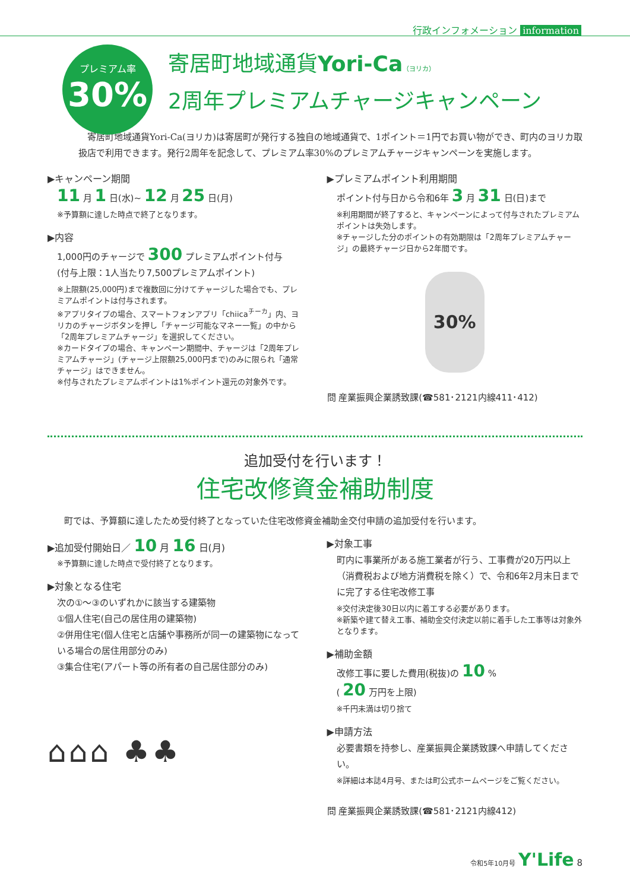行政インフォメーション information
プレミアム率
30%
寄居町地域通貨Yori-Ca（ヨリカ）
2周年プレミアムチャージキャンペーン
　寄居町地域通貨Yori-Ca(ヨリカ)は寄居町が発行する独自の地域通貨で、1ポイント＝1円でお買い物ができ、町内のヨリカ取扱店で利用できます。発行2周年を記念して、プレミアム率30%のプレミアムチャージキャンペーンを実施します。
▶キャンペーン期間
11 月 1 日(水)~ 12 月 25 日(月)
※予算額に達した時点で終了となります。
▶内容
1,000円のチャージで 300 プレミアムポイント付与
(付与上限：1人当たり7,500プレミアムポイント)
※上限額(25,000円)まで複数回に分けてチャージした場合でも、プレミアムポイントは付与されます。
※アプリタイプの場合、スマートフォンアプリ「chiica<sup>チーカ</sup>」内、ヨリカのチャージボタンを押し「チャージ可能なマネー一覧」の中から「2周年プレミアムチャージ」を選択してください。
※カードタイプの場合、キャンペーン期間中、チャージは「2周年プレミアムチャージ」(チャージ上限額25,000円まで)のみに限られ「通常チャージ」はできません。
※付与されたプレミアムポイントは1%ポイント還元の対象外です。
▶プレミアムポイント利用期間
ポイント付与日から令和6年 3 月 31 日(日)まで
※利用期間が終了すると、キャンペーンによって付与されたプレミアムポイントは失効します。
※チャージした分のポイントの有効期限は「2周年プレミアムチャージ」の最終チャージ日から2年間です。
30%
問 産業振興企業誘致課(☎581･2121内線411･412)
追加受付を行います！
住宅改修資金補助制度
町では、予算額に達したため受付終了となっていた住宅改修資金補助金交付申請の追加受付を行います。
▶追加受付開始日／ 10 月 16 日(月)
※予算額に達した時点で受付終了となります。
▶対象となる住宅
次の①～③のいずれかに該当する建築物
①個人住宅(自己の居住用の建築物)
②併用住宅(個人住宅と店舗や事務所が同一の建築物になっている場合の居住用部分のみ)
③集合住宅(アパート等の所有者の自己居住部分のみ)
⌂⌂⌂ ♣♣
▶対象工事
町内に事業所がある施工業者が行う、工事費が20万円以上（消費税および地方消費税を除く）で、令和6年2月末日までに完了する住宅改修工事
※交付決定後30日以内に着工する必要があります。
※新築や建て替え工事、補助金交付決定以前に着手した工事等は対象外となります。
▶補助金額
改修工事に要した費用(税抜)の 10 %
( 20 万円を上限)
※千円未満は切り捨て
▶申請方法
必要書類を持参し、産業振興企業誘致課へ申請してください。
※詳細は本誌4月号、または町公式ホームページをご覧ください。
問 産業振興企業誘致課(☎581･2121内線412)
令和5年10月号 Y'Life 8